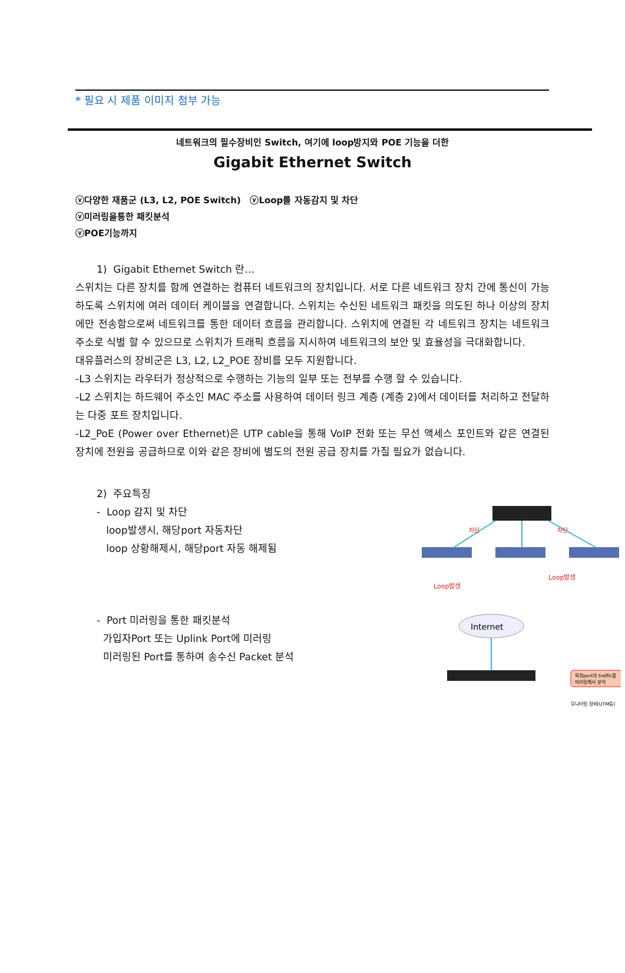* 필요 시 제품 이미지 첨부 가능
네트워크의 필수장비인 Switch, 여기에 loop방지와 POE 기능을 더한
Gigabit Ethernet Switch
ⓥ다양한 재품군 (L3, L2, POE Switch) ⓥLoop를 자동감지 및 차단
ⓥ미러링을통한 패킷분석
ⓥPOE기능까지
1) Gigabit Ethernet Switch 란…
스위치는 다른 장치를 함께 연결하는 컴퓨터 네트워크의 장치입니다. 서로 다른 네트워크 장치 간에 통신이 가능하도록 스위치에 여러 데이터 케이블을 연결합니다. 스위치는 수신된 네트워크 패킷을 의도된 하나 이상의 장치에만 전송함으로써 네트워크를 통한 데이터 흐름을 관리합니다. 스위치에 연결된 각 네트워크 장치는 네트워크 주소로 식별 할 수 있으므로 스위치가 트래픽 흐름을 지시하여 네트워크의 보안 및 효율성을 극대화합니다.
대유플러스의 장비군은 L3, L2, L2_POE 장비를 모두 지원합니다.
-L3 스위치는 라우터가 정상적으로 수행하는 기능의 일부 또는 전부를 수행 할 수 있습니다.
-L2 스위치는 하드웨어 주소인 MAC 주소를 사용하여 데이터 링크 계층 (계층 2)에서 데이터를 처리하고 전달하는 다중 포트 장치입니다.
-L2_PoE (Power over Ethernet)은 UTP cable을 통해 VoIP 전화 또는 무선 액세스 포인트와 같은 연결된 장치에 전원을 공급하므로 이와 같은 장비에 별도의 전원 공급 장치를 가질 필요가 없습니다.
2) 주요특징
- Loop 감지 및 차단
loop발생시, 해당port 자동차단
loop 상황해제시, 해당port 자동 해제됨
차단
차단
Loop발생
Loop발생
- Port 미러링을 통한 패킷분석
가입자Port 또는 Uplink Port에 미러링
미러링된 Port를 통하여 송수신 Packet 분석
Internet
특정port의 traffic을
미러링해서 분석
모니터링 장비(UTM등)